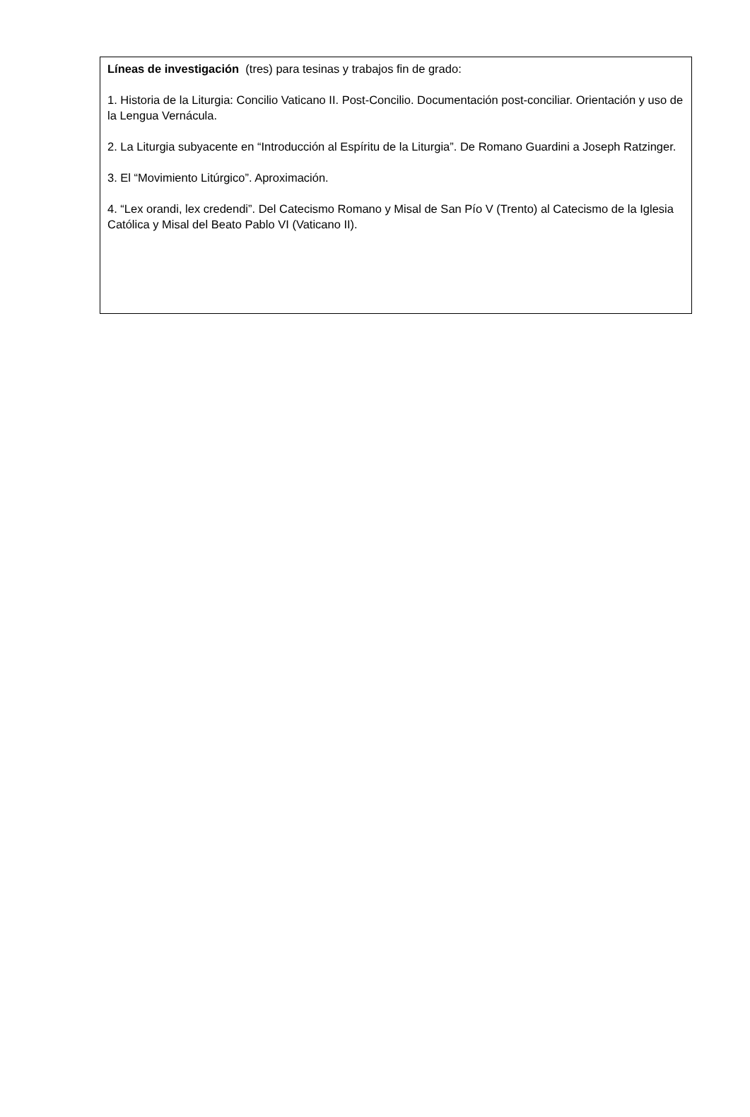Líneas de investigación (tres) para tesinas y trabajos fin de grado:
1. Historia de la Liturgia: Concilio Vaticano II. Post-Concilio. Documentación post-conciliar. Orientación y uso de la Lengua Vernácula.
2. La Liturgia subyacente en “Introducción al Espíritu de la Liturgia”. De Romano Guardini a Joseph Ratzinger.
3. El “Movimiento Litúrgico”. Aproximación.
4. “Lex orandi, lex credendi”. Del Catecismo Romano y Misal de San Pío V (Trento) al Catecismo de la Iglesia Católica y Misal del Beato Pablo VI (Vaticano II).